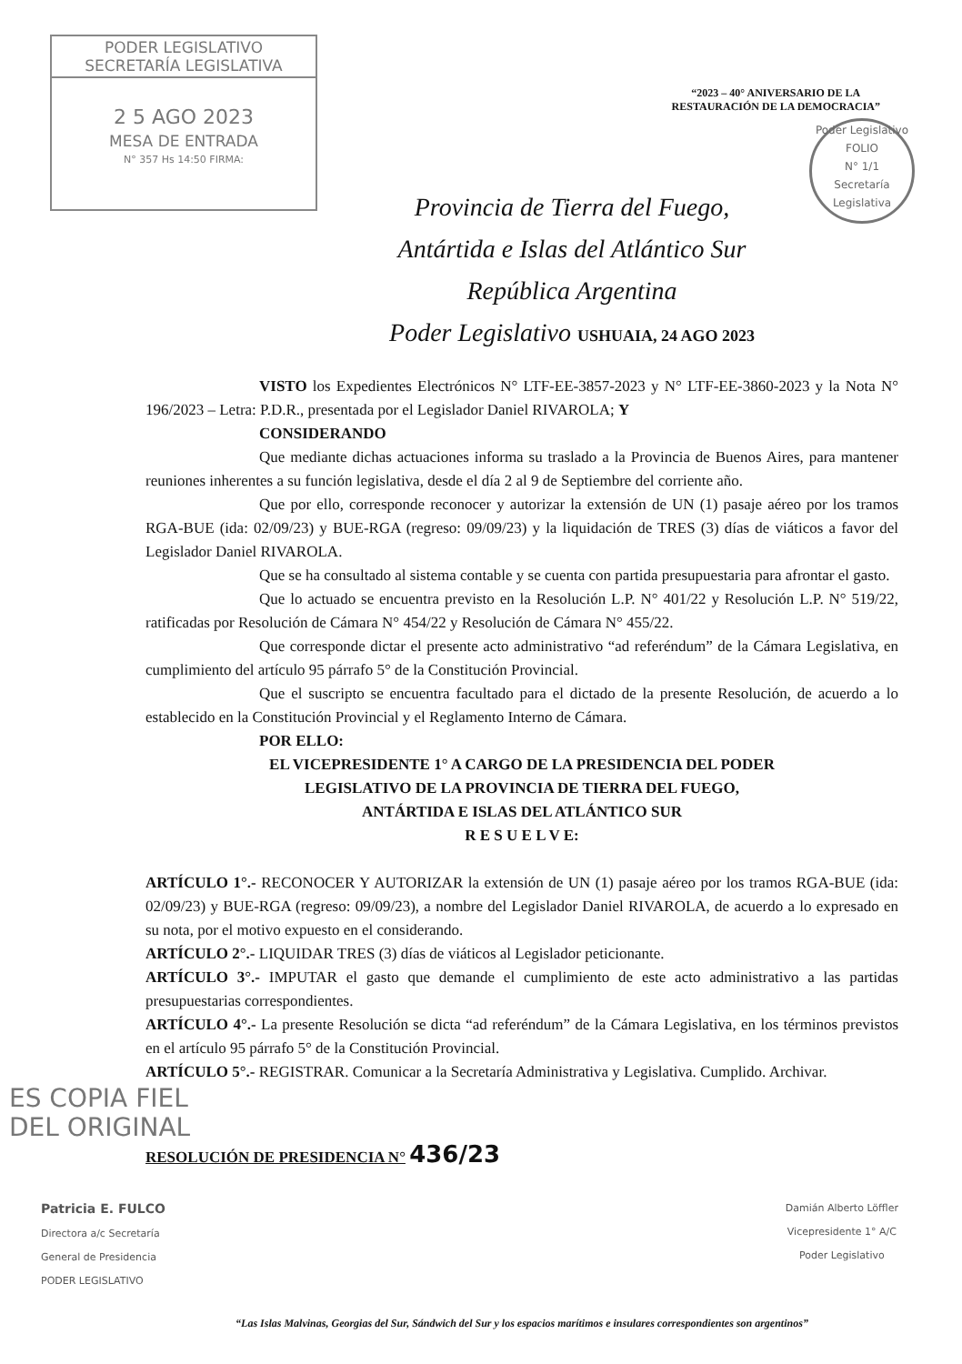PODER LEGISLATIVO
SECRETARÍA LEGISLATIVA
2 5 AGO 2023
MESA DE ENTRADA
N° 357 Hs 14:50 FIRMA:
“2023 – 40° ANIVERSARIO DE LA
RESTAURACIÓN DE LA DEMOCRACIA”
Poder Legislativo
FOLIO
N° 1/1
Secretaría Legislativa
Provincia de Tierra del Fuego,
Antártida e Islas del Atlántico Sur
República Argentina
Poder Legislativo USHUAIA, 24 AGO 2023
VISTO los Expedientes Electrónicos N° LTF-EE-3857-2023 y N° LTF-EE-3860-2023 y la Nota N° 196/2023 – Letra: P.D.R., presentada por el Legislador Daniel RIVAROLA; Y
CONSIDERANDO
Que mediante dichas actuaciones informa su traslado a la Provincia de Buenos Aires, para mantener reuniones inherentes a su función legislativa, desde el día 2 al 9 de Septiembre del corriente año.
Que por ello, corresponde reconocer y autorizar la extensión de UN (1) pasaje aéreo por los tramos RGA-BUE (ida: 02/09/23) y BUE-RGA (regreso: 09/09/23) y la liquidación de TRES (3) días de viáticos a favor del Legislador Daniel RIVAROLA.
Que se ha consultado al sistema contable y se cuenta con partida presupuestaria para afrontar el gasto.
Que lo actuado se encuentra previsto en la Resolución L.P. N° 401/22 y Resolución L.P. N° 519/22, ratificadas por Resolución de Cámara N° 454/22 y Resolución de Cámara N° 455/22.
Que corresponde dictar el presente acto administrativo “ad referéndum” de la Cámara Legislativa, en cumplimiento del artículo 95 párrafo 5° de la Constitución Provincial.
Que el suscripto se encuentra facultado para el dictado de la presente Resolución, de acuerdo a lo establecido en la Constitución Provincial y el Reglamento Interno de Cámara.
POR ELLO:
EL VICEPRESIDENTE 1° A CARGO DE LA PRESIDENCIA DEL PODER
LEGISLATIVO DE LA PROVINCIA DE TIERRA DEL FUEGO,
ANTÁRTIDA E ISLAS DEL ATLÁNTICO SUR
R E S U E L V E:
ARTÍCULO 1°.- RECONOCER Y AUTORIZAR la extensión de UN (1) pasaje aéreo por los tramos RGA-BUE (ida: 02/09/23) y BUE-RGA (regreso: 09/09/23), a nombre del Legislador Daniel RIVAROLA, de acuerdo a lo expresado en su nota, por el motivo expuesto en el considerando.
ARTÍCULO 2°.- LIQUIDAR TRES (3) días de viáticos al Legislador peticionante.
ARTÍCULO 3°.- IMPUTAR el gasto que demande el cumplimiento de este acto administrativo a las partidas presupuestarias correspondientes.
ARTÍCULO 4°.- La presente Resolución se dicta “ad referéndum” de la Cámara Legislativa, en los términos previstos en el artículo 95 párrafo 5° de la Constitución Provincial.
ARTÍCULO 5°.- REGISTRAR. Comunicar a la Secretaría Administrativa y Legislativa. Cumplido. Archivar.
ES COPIA FIEL
DEL ORIGINAL
RESOLUCIÓN DE PRESIDENCIA N° 436/23
Patricia E. FULCO
Directora a/c Secretaría
General de Presidencia
PODER LEGISLATIVO
Damián Alberto Löffler
Vicepresidente 1° A/C
Poder Legislativo
“Las Islas Malvinas, Georgias del Sur, Sándwich del Sur y los espacios marítimos e insulares correspondientes son argentinos”